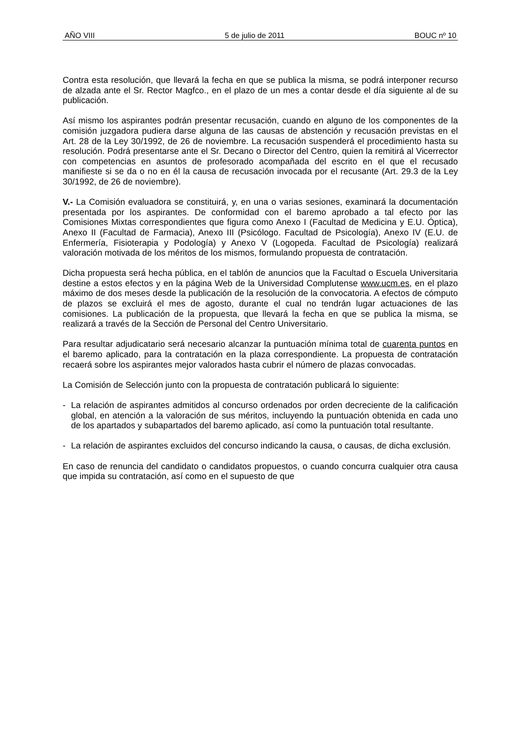AÑO VIII 5 de julio de 2011 BOUC nº 10
Contra esta resolución, que llevará la fecha en que se publica la misma, se podrá interponer recurso de alzada ante el Sr. Rector Magfco., en el plazo de un mes a contar desde el día siguiente al de su publicación.
Así mismo los aspirantes podrán presentar recusación, cuando en alguno de los componentes de la comisión juzgadora pudiera darse alguna de las causas de abstención y recusación previstas en el Art. 28 de la Ley 30/1992, de 26 de noviembre. La recusación suspenderá el procedimiento hasta su resolución. Podrá presentarse ante el Sr. Decano o Director del Centro, quien la remitirá al Vicerrector con competencias en asuntos de profesorado acompañada del escrito en el que el recusado manifieste si se da o no en él la causa de recusación invocada por el recusante (Art. 29.3 de la Ley 30/1992, de 26 de noviembre).
V.- La Comisión evaluadora se constituirá, y, en una o varias sesiones, examinará la documentación presentada por los aspirantes. De conformidad con el baremo aprobado a tal efecto por las Comisiones Mixtas correspondientes que figura como Anexo I (Facultad de Medicina y E.U. Óptica), Anexo II (Facultad de Farmacia), Anexo III (Psicólogo. Facultad de Psicología), Anexo IV (E.U. de Enfermería, Fisioterapia y Podología) y Anexo V (Logopeda. Facultad de Psicología) realizará valoración motivada de los méritos de los mismos, formulando propuesta de contratación.
Dicha propuesta será hecha pública, en el tablón de anuncios que la Facultad o Escuela Universitaria destine a estos efectos y en la página Web de la Universidad Complutense www.ucm.es, en el plazo máximo de dos meses desde la publicación de la resolución de la convocatoria. A efectos de cómputo de plazos se excluirá el mes de agosto, durante el cual no tendrán lugar actuaciones de las comisiones. La publicación de la propuesta, que llevará la fecha en que se publica la misma, se realizará a través de la Sección de Personal del Centro Universitario.
Para resultar adjudicatario será necesario alcanzar la puntuación mínima total de cuarenta puntos en el baremo aplicado, para la contratación en la plaza correspondiente. La propuesta de contratación recaerá sobre los aspirantes mejor valorados hasta cubrir el número de plazas convocadas.
La Comisión de Selección junto con la propuesta de contratación publicará lo siguiente:
- La relación de aspirantes admitidos al concurso ordenados por orden decreciente de la calificación global, en atención a la valoración de sus méritos, incluyendo la puntuación obtenida en cada uno de los apartados y subapartados del baremo aplicado, así como la puntuación total resultante.
- La relación de aspirantes excluidos del concurso indicando la causa, o causas, de dicha exclusión.
En caso de renuncia del candidato o candidatos propuestos, o cuando concurra cualquier otra causa que impida su contratación, así como en el supuesto de que